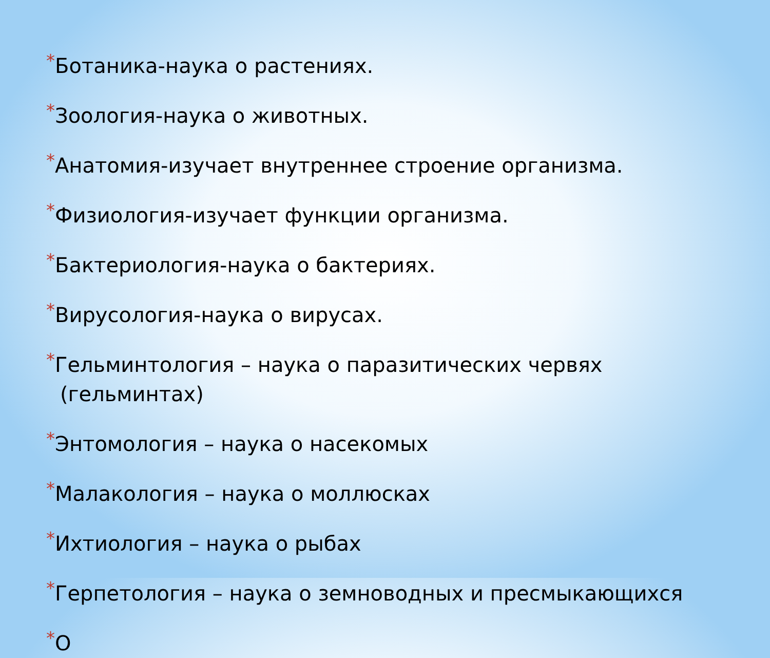*Ботаника-наука о растениях.
*Зоология-наука о животных.
*Анатомия-изучает внутреннее строение организма.
*Физиология-изучает функции организма.
*Бактериология-наука о бактериях.
*Вирусология-наука о вирусах.
*Гельминтология – наука о паразитических червях (гельминтах)
*Энтомология – наука о насекомых
*Малакология – наука о моллюсках
*Ихтиология – наука о рыбах
*Герпетология – наука о земноводных и пресмыкающихся
*О